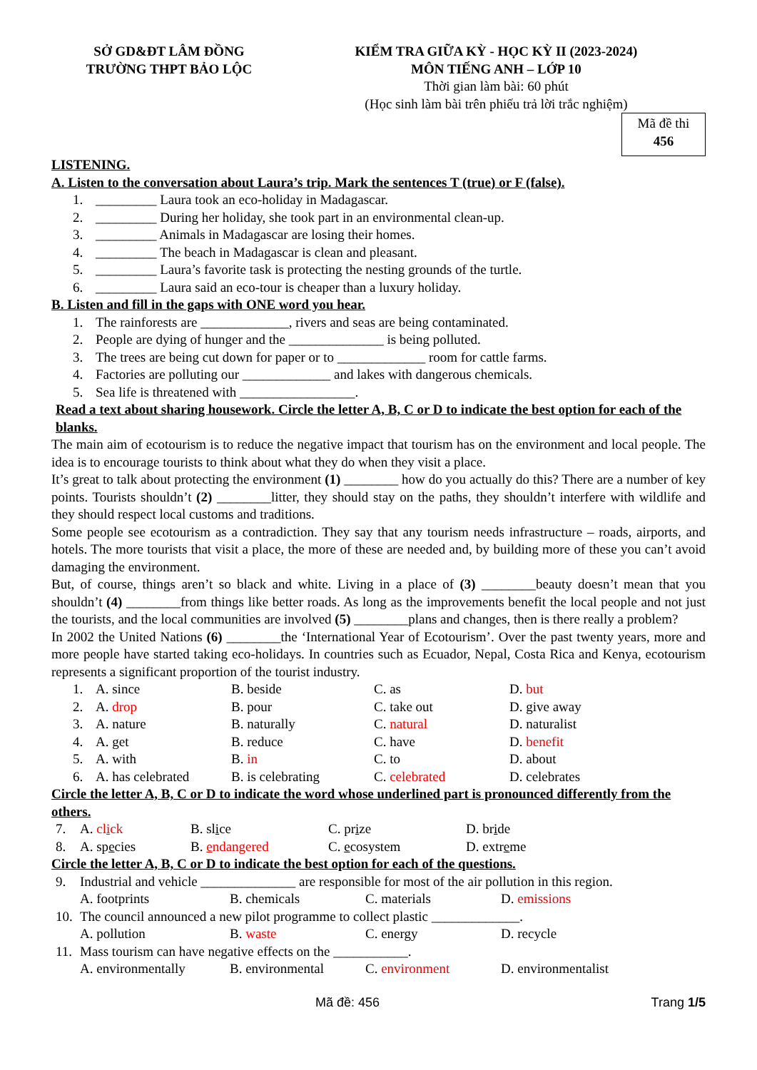SỞ GD&ĐT LÂM ĐỒNG
TRƯỜNG THPT BẢO LỘC
KIỂM TRA GIỮA KỲ - HỌC KỲ II (2023-2024)
MÔN TIẾNG ANH – LỚP 10
Thời gian làm bài: 60 phút
(Học sinh làm bài trên phiếu trả lời trắc nghiệm)
Mã đề thi
456
LISTENING.
A. Listen to the conversation about Laura’s trip. Mark the sentences T (true) or F (false).
| 1. | _________ Laura took an eco-holiday in Madagascar. |
| 2. | _________ During her holiday, she took part in an environmental clean-up. |
| 3. | _________ Animals in Madagascar are losing their homes. |
| 4. | _________ The beach in Madagascar is clean and pleasant. |
| 5. | _________ Laura’s favorite task is protecting the nesting grounds of the turtle. |
| 6. | _________ Laura said an eco-tour is cheaper than a luxury holiday. |
B. Listen and fill in the gaps with ONE word you hear.
| 1. | The rainforests are _____________, rivers and seas are being contaminated. |
| 2. | People are dying of hunger and the ______________ is being polluted. |
| 3. | The trees are being cut down for paper or to _____________ room for cattle farms. |
| 4. | Factories are polluting our _____________ and lakes with dangerous chemicals. |
| 5. | Sea life is threatened with _________________. |
Read a text about sharing housework. Circle the letter A, B, C or D to indicate the best option for each of the blanks.
The main aim of ecotourism is to reduce the negative impact that tourism has on the environment and local people. The idea is to encourage tourists to think about what they do when they visit a place.
It’s great to talk about protecting the environment (1) ________ how do you actually do this? There are a number of key points. Tourists shouldn’t (2) ________litter, they should stay on the paths, they shouldn’t interfere with wildlife and they should respect local customs and traditions.
Some people see ecotourism as a contradiction. They say that any tourism needs infrastructure – roads, airports, and hotels. The more tourists that visit a place, the more of these are needed and, by building more of these you can’t avoid damaging the environment.
But, of course, things aren’t so black and white. Living in a place of (3) ________beauty doesn’t mean that you shouldn’t (4) ________from things like better roads. As long as the improvements benefit the local people and not just the tourists, and the local communities are involved (5) ________plans and changes, then is there really a problem?
In 2002 the United Nations (6) ________the ‘International Year of Ecotourism’. Over the past twenty years, more and more people have started taking eco-holidays. In countries such as Ecuador, Nepal, Costa Rica and Kenya, ecotourism represents a significant proportion of the tourist industry.
| 1. | A. since | B. beside | C. as | D. but |
| 2. | A. drop | B. pour | C. take out | D. give away |
| 3. | A. nature | B. naturally | C. natural | D. naturalist |
| 4. | A. get | B. reduce | C. have | D. benefit |
| 5. | A. with | B. in | C. to | D. about |
| 6. | A. has celebrated | B. is celebrating | C. celebrated | D. celebrates |
Circle the letter A, B, C or D to indicate the word whose underlined part is pronounced differently from the others.
| 7. | A. cl i ck | B. sl i ce | C. pr i ze | D. br i de |
| 8. | A. sp e cies | B. e ndangered | C. e cosystem | D. extr e me |
Circle the letter A, B, C or D to indicate the best option for each of the questions.
| 9. | Industrial and vehicle ______________ are responsible for most of the air pollution in this region. | | | |
| | A. footprints | B. chemicals | C. materials | D. emissions |
| 10. | The council announced a new pilot programme to collect plastic _____________. | | | |
| | A. pollution | B. waste | C. energy | D. recycle |
| 11. | Mass tourism can have negative effects on the ___________. | | | |
| | A. environmentally | B. environmental | C. environment | D. environmentalist |
Mã đề: 456 Trang 1/5